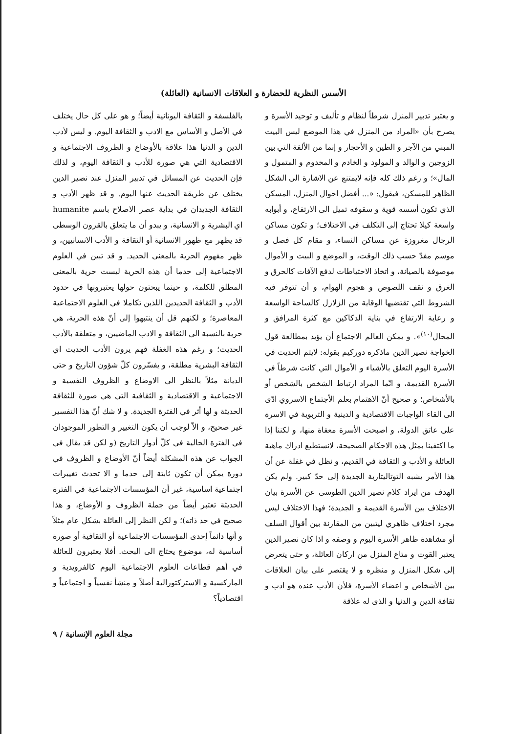الأسس النظرية للحضارة و العلاقات الانسانية (العائلة)
و يعتبر تدبير المنزل شرطاً لنظام و تأليف و توحيد الأسرة و يصرح بأن «المراد من المنزل في هذا الموضع ليس البيت المبني من الآجر و الطين و الأحجار و إنما من الألفة التي بين الزوجين و الوالد و المولود و الخادم و المخدوم و المتمول و المال»؛ و رغم ذلك كله فإنه لايمتنع عن الاشارة الى الشكل الظاهر للمسكن، فيقول: «... أفضل احوال المنزل، المسكن الذي تكون أسسه قوية و سقوفه تميل الى الارتفاع، و أبوابه واسعة كيلا تحتاج إلى التكلف في الاختلاف؛ و تكون مساكن الرجال مغروزة عن مساكن النساء، و مقام كل فصل و موسم مفدّ حسب ذلك الوقت، و الموضع و البيت و الأموال موصوفة بالصيانة، و اتخاذ الاحتياطات لدفع الآفات كالحرق و الغرق و نقف اللصوص و هجوم الهوام، و أن تتوفر فيه الشروط التي تقتضيها الوقاية من الزلازل كالساحة الواسعة و رعاية الارتفاع في بناية الدكاكين مع كثرة المرافق و المحال<sup>(١٠)</sup>». و يمكن العالم الاجتماع أن يؤيد بمطالعة قول الخواجة نصير الدين ماذكره دوركيم بقوله: لايتم الحديث في الأسرة اليوم التعلق بالأشياء و الأموال التي كانت شرطاً في الأسرة القديمة، و انّما المراد ارتباط الشخص بالشخص أو بالأشخاص؛ و صحيح أنّ الاهتمام بعلم الأجتماع الاسروي ادّى الى القاء الواجبات الاقتصادية و الدينية و التربوية في الاسرة على عاتق الدولة، و اصبحت الأسرة معفاة منها، و لكننا إذا ما اكتفينا بمثل هذه الاحكام الصحيحة، لانستطيع ادراك ماهية العائلة و الأدب و الثقافة في القديم، و نظل في غفلة عن أن هذا الأمر يشبه التوتاليتارية الجديدة إلى حدّ كبير. ولم يكن الهدف من ايراد كلام نصير الدين الطوسى عن الأسرة بيان الاختلاف بين الأسرة القديمة و الجديدة؛ فهذا الاختلاف ليس مجرد اختلاف ظاهري ليتبين من المقارنة بين أقوال السلف أو مشاهدة ظاهر الأسرة اليوم و وصفه و اذا كان نصير الدين يعتبر القوت و متاع المنزل من اركان العائلة، و حتى يتعرض إلى شكل المنزل و منظره و لا يقتصر على بيان العلاقات بين الأشخاص و اعضاء الأسرة، فلأن الأدب عنده هو ادب و ثقافة الدين و الدنيا و الذى له علاقة
بالفلسفة و الثقافة اليونانية أيضاً؛ و هو على كل حال يختلف في الأصل و الأساس مع الادب و الثقافة اليوم. و ليس لأدب الدين و الدنيا هذا علاقة بالأوضاع و الظروف الاجتماعية و الاقتصادية التي هي صورة للأدب و الثقافة اليوم، و لذلك فإن الحديث عن المسائل في تدبير المنزل عند نصير الدين يختلف عن طريقة الحديث عنها اليوم. و قد ظهر الأدب و الثقافة الجديدان في بداية عصر الاصلاح باسم humanite اي البشرية و الانسانية، و يبدو أن ما يتعلق بالقرون الوسطى قد يظهر مع ظهور الانسانية أو الثقافة و الأدب الانسانيين، و ظهر مفهوم الحرية بالمعنى الجديد. و قد تبين في العلوم الاجتماعية إلى حدما أن هذه الحرية ليست حرية بالمعنى المطلق للكلمة، و حينما يبحثون حولها يعتبرونها في حدود الأدب و الثقافة الجديدين اللذين تكاملا في العلوم الاجتماعية المعاصرة؛ و لكنهم قل أن ينتبهوا إلى أنّ هذه الحرية، هي حرية بالنسبة الى الثقافة و الادب الماضيين، و متعلقة بالأدب الحديث؛ و رغم هذه الغفلة فهم يرون الأدب الحديث اي الثقافة البشرية مطلقة، و يفسّرون كلّ شؤون التاريخ و حتى الديانة مثلاً بالنظر الى الاوضاع و الظروف النفسية و الاجتماعية و الاقتصادية و الثقافية التي هي صورة للثقافة الحديثة و لها أثر في الفترة الجديدة. و لا شك أنّ هذا التفسير غير صحيح، و الاّ لوجب أن يكون التغيير و التطور الموجودان في الفترة الحالية في كلّ أدوار التاريخ (و لكن قد يقال في الجواب عن هذه المشكلة أيضاً أنّ الأوضاع و الظروف في دورة يمكن أن تكون ثابتة إلى حدما و الا تحدث تغييرات اجتماعية اساسية، غير أن المؤسسات الاجتماعية في الفترة الحديثة تعتبر أيضاً من جملة الظروف و الأوضاع، و هذا صحيح في حد ذاته)؛ و لكن النظر إلى العائلة بشكل عام مثلاً و أنها دائماً إحدى المؤسسات الاجتماعية أو الثقافية أو صورة أساسية له، موضوع يحتاج الى البحث. أفلا يعتبرون للعائلة في أهم قطاعات العلوم الاجتماعية اليوم كالفرويدية و الماركسية و الاستركتورالية أصلاً و منشأ نفسياً و اجتماعياً و اقتصادياً؟
مجلة العلوم الإنسانية / ٩